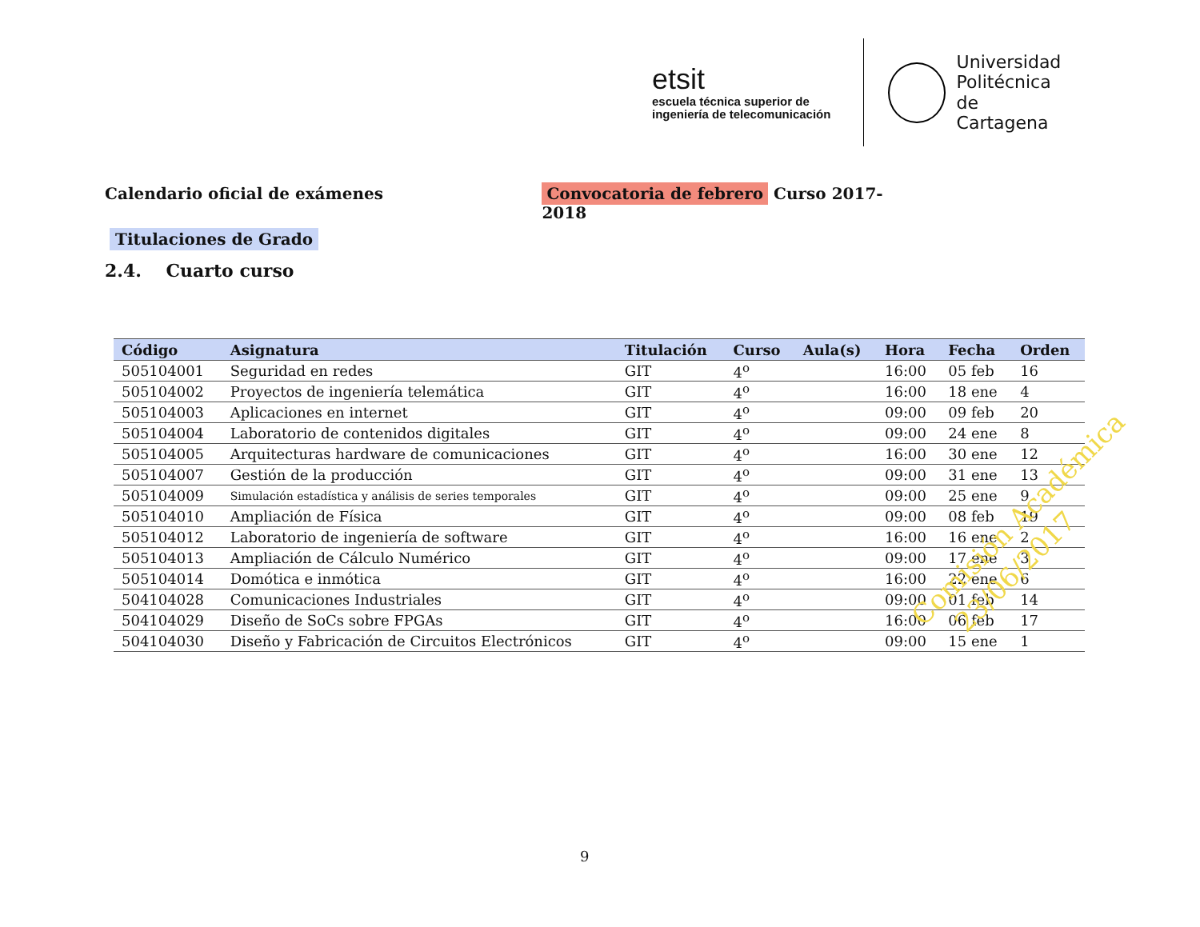etsit
escuela técnica superior de
ingeniería de telecomunicación
Universidad
Politécnica
de Cartagena
Calendario oficial de exámenes Convocatoria de febrero Curso 2017-2018
Titulaciones de Grado
2.4. Cuarto curso
| Código | Asignatura | Titulación | Curso | Aula(s) | Hora | Fecha | Orden |
| --- | --- | --- | --- | --- | --- | --- | --- |
| 505104001 | Seguridad en redes | GIT | 4<sup>o</sup> | | 16:00 | 05 feb | 16 |
| 505104002 | Proyectos de ingeniería telemática | GIT | 4<sup>o</sup> | | 16:00 | 18 ene | 4 |
| 505104003 | Aplicaciones en internet | GIT | 4<sup>o</sup> | | 09:00 | 09 feb | 20 |
| 505104004 | Laboratorio de contenidos digitales | GIT | 4<sup>o</sup> | | 09:00 | 24 ene | 8 |
| 505104005 | Arquitecturas hardware de comunicaciones | GIT | 4<sup>o</sup> | | 16:00 | 30 ene | 12 |
| 505104007 | Gestión de la producción | GIT | 4<sup>o</sup> | | 09:00 | 31 ene | 13 |
| 505104009 | Simulación estadística y análisis de series temporales | GIT | 4<sup>o</sup> | | 09:00 | 25 ene | 9 |
| 505104010 | Ampliación de Física | GIT | 4<sup>o</sup> | | 09:00 | 08 feb | 19 |
| 505104012 | Laboratorio de ingeniería de software | GIT | 4<sup>o</sup> | | 16:00 | 16 ene | 2 |
| 505104013 | Ampliación de Cálculo Numérico | GIT | 4<sup>o</sup> | | 09:00 | 17 ene | 3 |
| 505104014 | Domótica e inmótica | GIT | 4<sup>o</sup> | | 16:00 | 22 ene | 6 |
| 504104028 | Comunicaciones Industriales | GIT | 4<sup>o</sup> | | 09:00 | 01 feb | 14 |
| 504104029 | Diseño de SoCs sobre FPGAs | GIT | 4<sup>o</sup> | | 16:00 | 06 feb | 17 |
| 504104030 | Diseño y Fabricación de Circuitos Electrónicos | GIT | 4<sup>o</sup> | | 09:00 | 15 ene | 1 |
Comisión Académica
23/06/2017
9